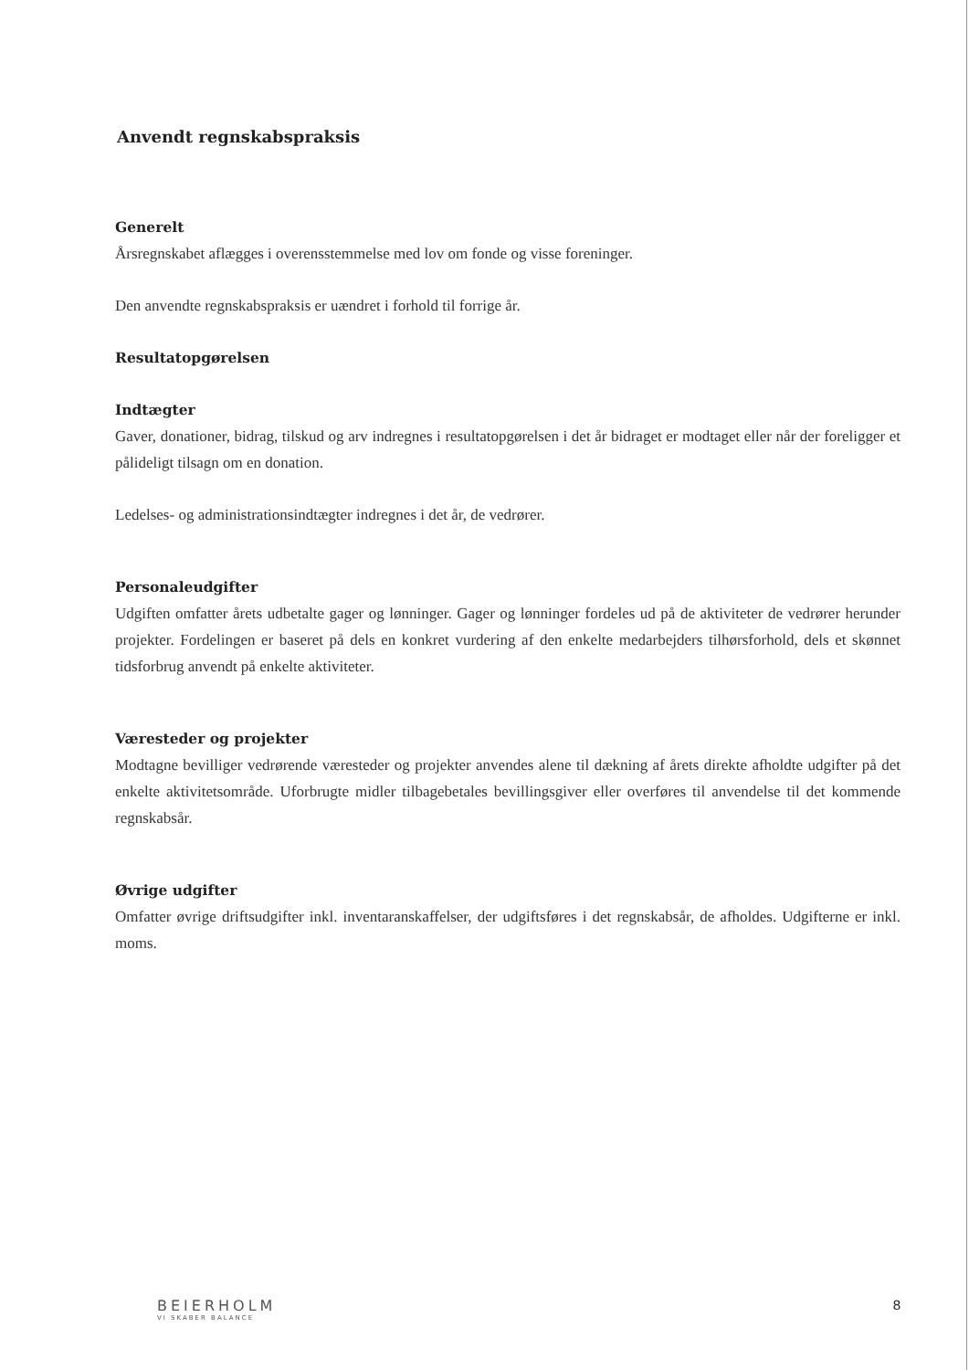Anvendt regnskabspraksis
Generelt
Årsregnskabet aflægges i overensstemmelse med lov om fonde og visse foreninger.
Den anvendte regnskabspraksis er uændret i forhold til forrige år.
Resultatopgørelsen
Indtægter
Gaver, donationer, bidrag, tilskud og arv indregnes i resultatopgørelsen i det år bidraget er modtaget eller når der foreligger et pålideligt tilsagn om en donation.
Ledelses- og administrationsindtægter indregnes i det år, de vedrører.
Personaleudgifter
Udgiften omfatter årets udbetalte gager og lønninger. Gager og lønninger fordeles ud på de aktiviteter de vedrører herunder projekter. Fordelingen er baseret på dels en konkret vurdering af den enkelte medarbejders tilhørsforhold, dels et skønnet tidsforbrug anvendt på enkelte aktiviteter.
Væresteder og projekter
Modtagne bevilliger vedrørende væresteder og projekter anvendes alene til dækning af årets direkte afholdte udgifter på det enkelte aktivitetsområde. Uforbrugte midler tilbagebetales bevillingsgiver eller overføres til anvendelse til det kommende regnskabsår.
Øvrige udgifter
Omfatter øvrige driftsudgifter inkl. inventaranskaffelser, der udgiftsføres i det regnskabsår, de afholdes. Udgifterne er inkl. moms.
BEIERHOLM
VI SKABER BALANCE
8